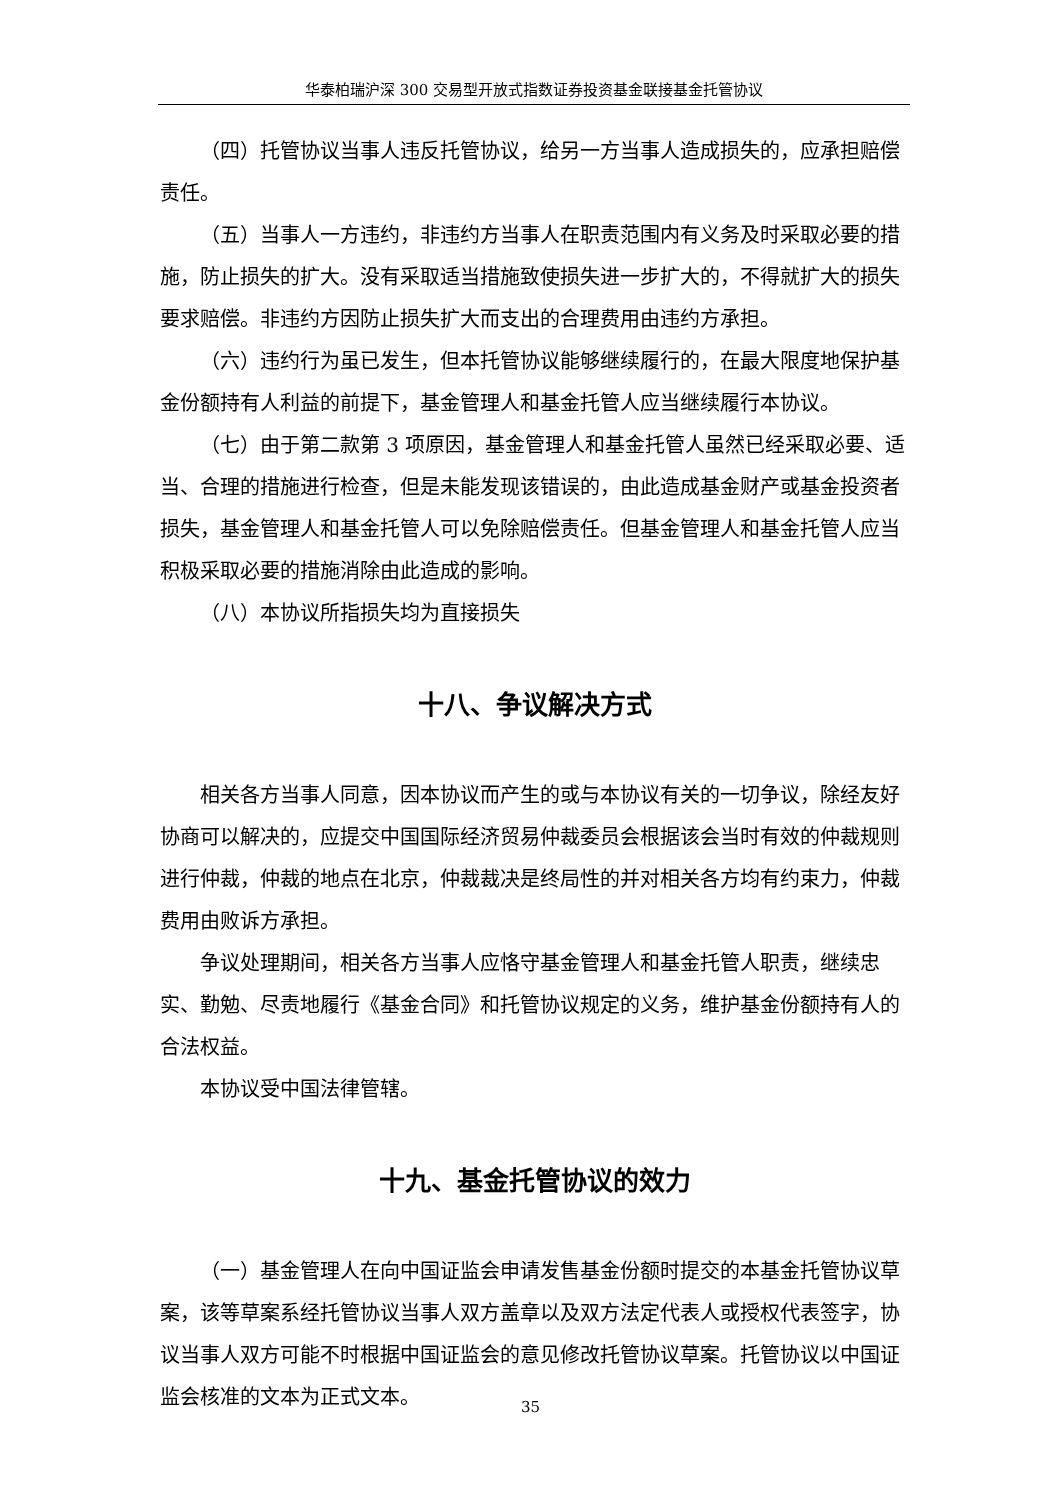华泰柏瑞沪深 300 交易型开放式指数证券投资基金联接基金托管协议
（四）托管协议当事人违反托管协议，给另一方当事人造成损失的，应承担赔偿责任。
（五）当事人一方违约，非违约方当事人在职责范围内有义务及时采取必要的措施，防止损失的扩大。没有采取适当措施致使损失进一步扩大的，不得就扩大的损失要求赔偿。非违约方因防止损失扩大而支出的合理费用由违约方承担。
（六）违约行为虽已发生，但本托管协议能够继续履行的，在最大限度地保护基金份额持有人利益的前提下，基金管理人和基金托管人应当继续履行本协议。
（七）由于第二款第 3 项原因，基金管理人和基金托管人虽然已经采取必要、适当、合理的措施进行检查，但是未能发现该错误的，由此造成基金财产或基金投资者损失，基金管理人和基金托管人可以免除赔偿责任。但基金管理人和基金托管人应当积极采取必要的措施消除由此造成的影响。
（八）本协议所指损失均为直接损失
十八、争议解决方式
相关各方当事人同意，因本协议而产生的或与本协议有关的一切争议，除经友好协商可以解决的，应提交中国国际经济贸易仲裁委员会根据该会当时有效的仲裁规则进行仲裁，仲裁的地点在北京，仲裁裁决是终局性的并对相关各方均有约束力，仲裁费用由败诉方承担。
争议处理期间，相关各方当事人应恪守基金管理人和基金托管人职责，继续忠实、勤勉、尽责地履行《基金合同》和托管协议规定的义务，维护基金份额持有人的合法权益。
本协议受中国法律管辖。
十九、基金托管协议的效力
（一）基金管理人在向中国证监会申请发售基金份额时提交的本基金托管协议草案，该等草案系经托管协议当事人双方盖章以及双方法定代表人或授权代表签字，协议当事人双方可能不时根据中国证监会的意见修改托管协议草案。托管协议以中国证监会核准的文本为正式文本。
35